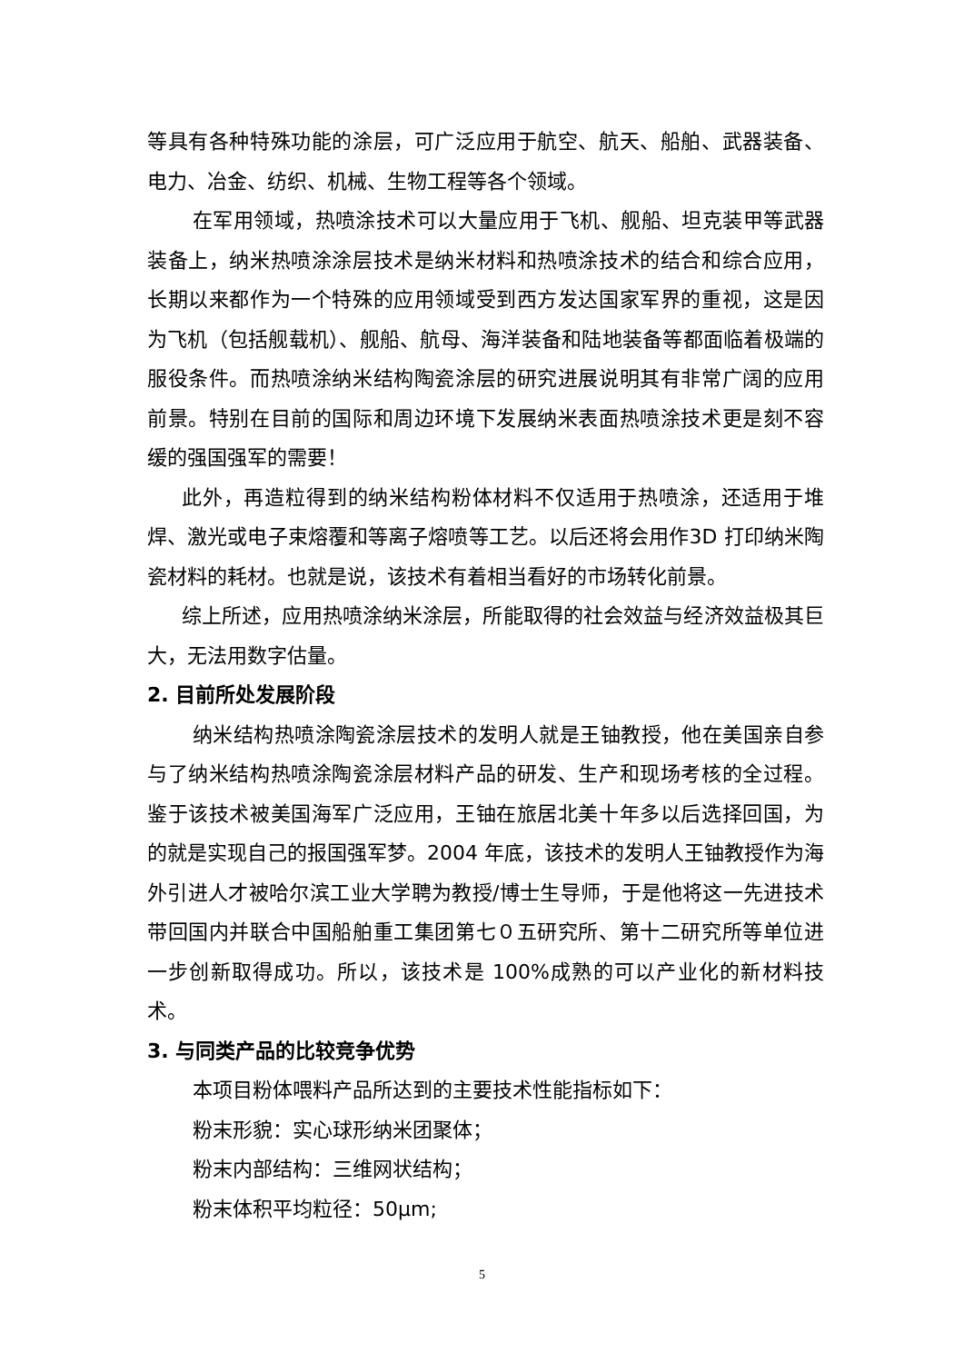等具有各种特殊功能的涂层，可广泛应用于航空、航天、船舶、武器装备、电力、冶金、纺织、机械、生物工程等各个领域。
在军用领域，热喷涂技术可以大量应用于飞机、舰船、坦克装甲等武器装备上，纳米热喷涂涂层技术是纳米材料和热喷涂技术的结合和综合应用，长期以来都作为一个特殊的应用领域受到西方发达国家军界的重视，这是因为飞机（包括舰载机）、舰船、航母、海洋装备和陆地装备等都面临着极端的服役条件。而热喷涂纳米结构陶瓷涂层的研究进展说明其有非常广阔的应用前景。特别在目前的国际和周边环境下发展纳米表面热喷涂技术更是刻不容缓的强国强军的需要！
此外，再造粒得到的纳米结构粉体材料不仅适用于热喷涂，还适用于堆焊、激光或电子束熔覆和等离子熔喷等工艺。以后还将会用作3D 打印纳米陶瓷材料的耗材。也就是说，该技术有着相当看好的市场转化前景。
综上所述，应用热喷涂纳米涂层，所能取得的社会效益与经济效益极其巨大，无法用数字估量。
2. 目前所处发展阶段
纳米结构热喷涂陶瓷涂层技术的发明人就是王铀教授，他在美国亲自参与了纳米结构热喷涂陶瓷涂层材料产品的研发、生产和现场考核的全过程。鉴于该技术被美国海军广泛应用，王铀在旅居北美十年多以后选择回国，为的就是实现自己的报国强军梦。2004 年底，该技术的发明人王铀教授作为海外引进人才被哈尔滨工业大学聘为教授/博士生导师，于是他将这一先进技术带回国内并联合中国船舶重工集团第七０五研究所、第十二研究所等单位进一步创新取得成功。所以，该技术是 100%成熟的可以产业化的新材料技术。
3. 与同类产品的比较竞争优势
本项目粉体喂料产品所达到的主要技术性能指标如下：
粉末形貌：实心球形纳米团聚体；
粉末内部结构：三维网状结构；
粉末体积平均粒径：50μm;
5